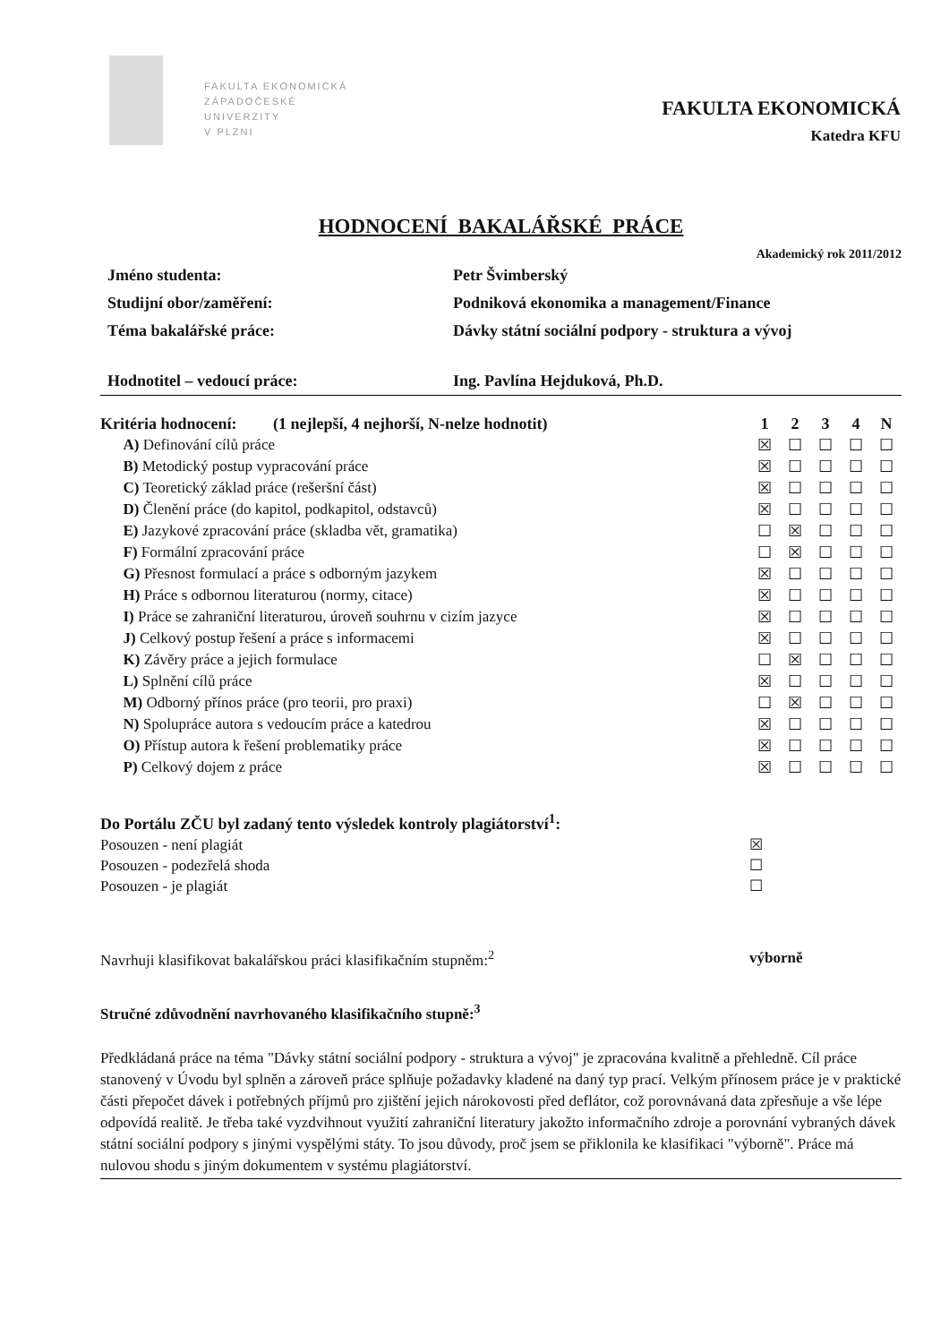FAKULTA EKONOMICKÁ
ZÁPADOČESKÉ
UNIVERZITY
V PLZNI
FAKULTA EKONOMICKÁ
Katedra KFU
HODNOCENÍ BAKALÁŘSKÉ PRÁCE
Akademický rok 2011/2012
| Jméno studenta: | Petr Švimberský |
| Studijní obor/zaměření: | Podniková ekonomika a management/Finance |
| Téma bakalářské práce: | Dávky státní sociální podpory - struktura a vývoj |
| Hodnotitel – vedoucí práce: | Ing. Pavlína Hejduková, Ph.D. |
| Kritéria hodnocení: (1 nejlepší, 4 nejhorší, N-nelze hodnotit) | 1 | 2 | 3 | 4 | N |
| --- | --- | --- | --- | --- | --- |
| A) Definování cílů práce | ☒ | ☐ | ☐ | ☐ | ☐ |
| B) Metodický postup vypracování práce | ☒ | ☐ | ☐ | ☐ | ☐ |
| C) Teoretický základ práce (rešeršní část) | ☒ | ☐ | ☐ | ☐ | ☐ |
| D) Členění práce (do kapitol, podkapitol, odstavců) | ☒ | ☐ | ☐ | ☐ | ☐ |
| E) Jazykové zpracování práce (skladba vět, gramatika) | ☐ | ☒ | ☐ | ☐ | ☐ |
| F) Formální zpracování práce | ☐ | ☒ | ☐ | ☐ | ☐ |
| G) Přesnost formulací a práce s odborným jazykem | ☒ | ☐ | ☐ | ☐ | ☐ |
| H) Práce s odbornou literaturou (normy, citace) | ☒ | ☐ | ☐ | ☐ | ☐ |
| I) Práce se zahraniční literaturou, úroveň souhrnu v cizím jazyce | ☒ | ☐ | ☐ | ☐ | ☐ |
| J) Celkový postup řešení a práce s informacemi | ☒ | ☐ | ☐ | ☐ | ☐ |
| K) Závěry práce a jejich formulace | ☐ | ☒ | ☐ | ☐ | ☐ |
| L) Splnění cílů práce | ☒ | ☐ | ☐ | ☐ | ☐ |
| M) Odborný přínos práce (pro teorii, pro praxi) | ☐ | ☒ | ☐ | ☐ | ☐ |
| N) Spolupráce autora s vedoucím práce a katedrou | ☒ | ☐ | ☐ | ☐ | ☐ |
| O) Přístup autora k řešení problematiky práce | ☒ | ☐ | ☐ | ☐ | ☐ |
| P) Celkový dojem z práce | ☒ | ☐ | ☐ | ☐ | ☐ |
| Do Portálu ZČU byl zadaný tento výsledek kontroly plagiátorství<sup>1</sup>: | |
| Posouzen - není plagiát | ☒ |
| Posouzen - podezřelá shoda | ☐ |
| Posouzen - je plagiát | ☐ |
| Navrhuji klasifikovat bakalářskou práci klasifikačním stupněm:<sup>2</sup> | výborně |
Stručné zdůvodnění navrhovaného klasifikačního stupně:<sup>3</sup>
Předkládaná práce na téma "Dávky státní sociální podpory - struktura a vývoj" je zpracována kvalitně a přehledně. Cíl práce stanovený v Úvodu byl splněn a zároveň práce splňuje požadavky kladené na daný typ prací. Velkým přínosem práce je v praktické části přepočet dávek i potřebných příjmů pro zjištění jejich nárokovosti před deflátor, což porovnávaná data zpřesňuje a vše lépe odpovídá realitě. Je třeba také vyzdvihnout využití zahraniční literatury jakožto informačního zdroje a porovnání vybraných dávek státní sociální podpory s jinými vyspělými státy. To jsou důvody, proč jsem se přiklonila ke klasifikaci "výborně". Práce má nulovou shodu s jiným dokumentem v systému plagiátorství.